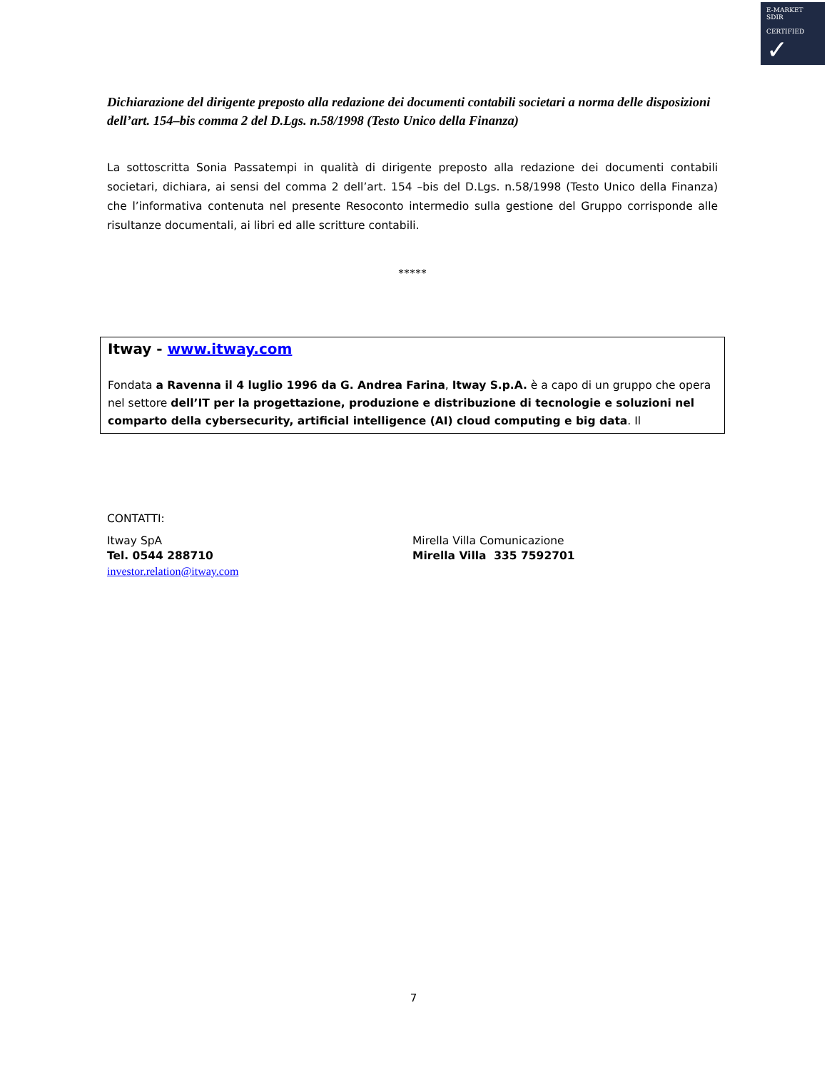E-MARKET
SDIR
CERTIFIED ✓
Dichiarazione del dirigente preposto alla redazione dei documenti contabili societari a norma delle disposizioni dell’art. 154–bis comma 2 del D.Lgs. n.58/1998 (Testo Unico della Finanza)
La sottoscritta Sonia Passatempi in qualità di dirigente preposto alla redazione dei documenti contabili societari, dichiara, ai sensi del comma 2 dell’art. 154 –bis del D.Lgs. n.58/1998 (Testo Unico della Finanza) che l’informativa contenuta nel presente Resoconto intermedio sulla gestione del Gruppo corrisponde alle risultanze documentali, ai libri ed alle scritture contabili.
*****
Itway - www.itway.com
Fondata a Ravenna il 4 luglio 1996 da G. Andrea Farina, Itway S.p.A. è a capo di un gruppo che opera nel settore dell’IT per la progettazione, produzione e distribuzione di tecnologie e soluzioni nel comparto della cybersecurity, artificial intelligence (AI) cloud computing e big data. Il
CONTATTI:
Itway SpA
Tel. 0544 288710
investor.relation@itway.com
Mirella Villa Comunicazione
Mirella Villa 335 7592701
7